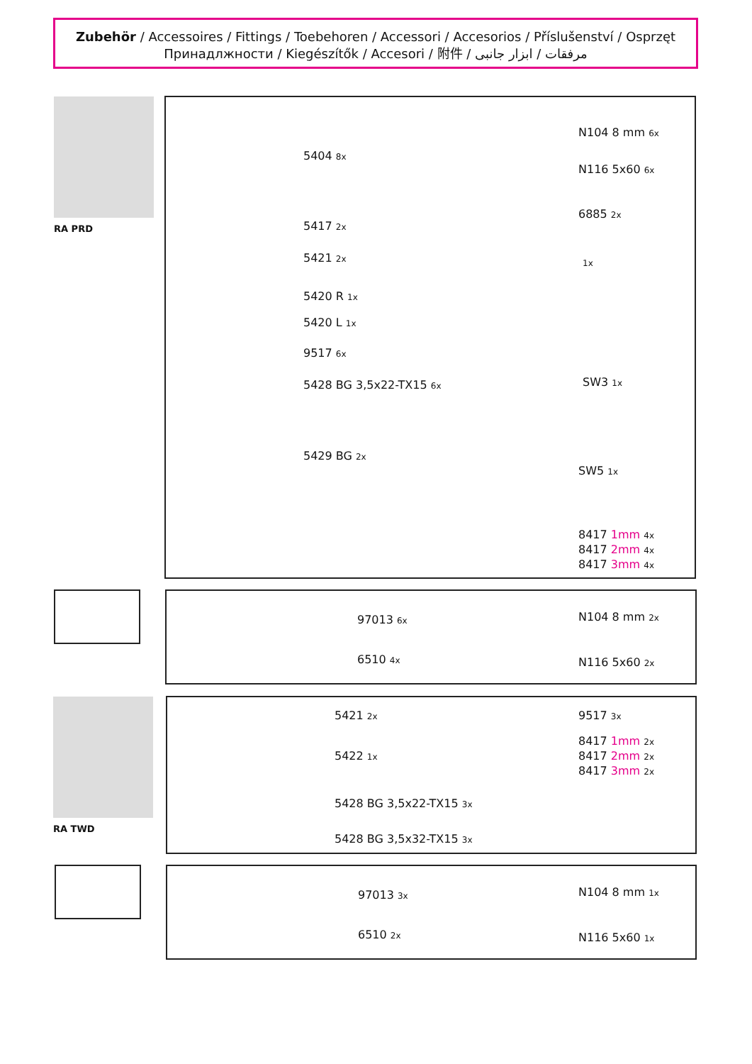Zubehör / Accessoires / Fittings / Toebehoren / Accessori / Accesorios / Příslušenství / Osprzęt
Принадлжности / Kiegészítők / Accesori / 附件 / مرفقات / ابزار جانبی
RA PRD
5404 8x
5417 2x
5421 2x
5420 R 1x
5420 L 1x
9517 6x
5428 BG 3,5x22-TX15 6x
5429 BG 2x
N104 8 mm 6x
N116 5x60 6x
6885 2x
1x
SW3 1x
SW5 1x
8417 1mm 4x
8417 2mm 4x
8417 3mm 4x
97013 6x
6510 4x
N104 8 mm 2x
N116 5x60 2x
RA TWD
5421 2x
5422 1x
5428 BG 3,5x22-TX15 3x
5428 BG 3,5x32-TX15 3x
9517 3x
8417 1mm 2x
8417 2mm 2x
8417 3mm 2x
97013 3x
6510 2x
N104 8 mm 1x
N116 5x60 1x